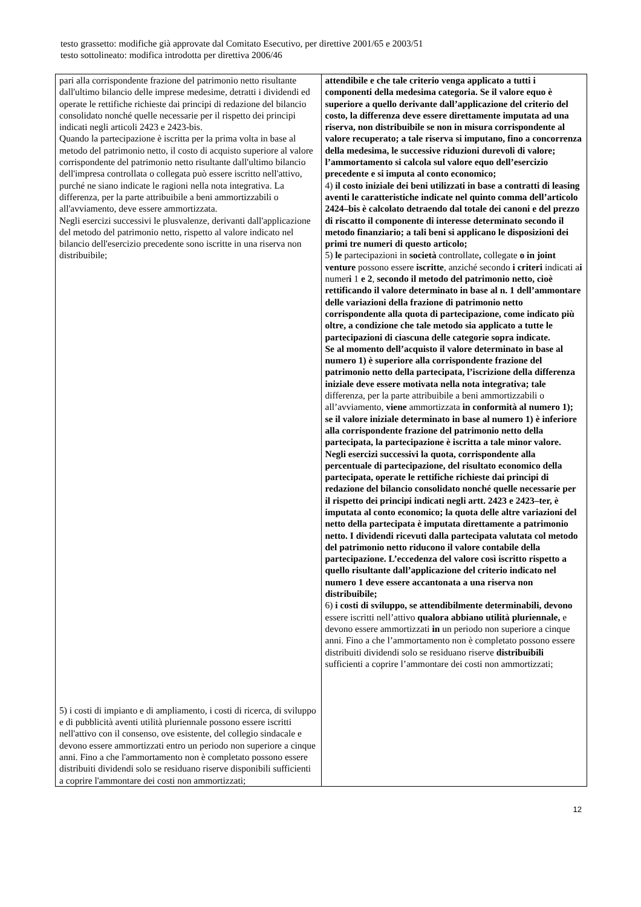testo grassetto: modifiche già approvate dal Comitato Esecutivo, per direttive 2001/65 e 2003/51
testo sottolineato: modifica introdotta per direttiva 2006/46
| pari alla corrispondente frazione del patrimonio netto risultante dall'ultimo bilancio delle imprese medesime, detratti i dividendi ed operate le rettifiche richieste dai principi di redazione del bilancio consolidato nonché quelle necessarie per il rispetto dei principi indicati negli articoli 2423 e 2423-bis. Quando la partecipazione è iscritta per la prima volta in base al metodo del patrimonio netto, il costo di acquisto superiore al valore corrispondente del patrimonio netto risultante dall'ultimo bilancio dell'impresa controllata o collegata può essere iscritto nell'attivo, purché ne siano indicate le ragioni nella nota integrativa. La differenza, per la parte attribuibile a beni ammortizzabili o all'avviamento, deve essere ammortizzata. Negli esercizi successivi le plusvalenze, derivanti dall'applicazione del metodo del patrimonio netto, rispetto al valore indicato nel bilancio dell'esercizio precedente sono iscritte in una riserva non distribuibile; 5) i costi di impianto e di ampliamento, i costi di ricerca, di sviluppo e di pubblicità aventi utilità pluriennale possono essere iscritti nell'attivo con il consenso, ove esistente, del collegio sindacale e devono essere ammortizzati entro un periodo non superiore a cinque anni. Fino a che l'ammortamento non è completato possono essere distribuiti dividendi solo se residuano riserve disponibili sufficienti a coprire l'ammontare dei costi non ammortizzati; | attendibile e che tale criterio venga applicato a tutti i componenti della medesima categoria. Se il valore equo è superiore a quello derivante dall’applicazione del criterio del costo, la differenza deve essere direttamente imputata ad una riserva, non distribuibile se non in misura corrispondente al valore recuperato; a tale riserva si imputano, fino a concorrenza della medesima, le successive riduzioni durevoli di valore; l’ammortamento si calcola sul valore equo dell’esercizio precedente e si imputa al conto economico; 4) il costo iniziale dei beni utilizzati in base a contratti di leasing aventi le caratteristiche indicate nel quinto comma dell’articolo 2424–bis è calcolato detraendo dal totale dei canoni e del prezzo di riscatto il componente di interesse determinato secondo il metodo finanziario; a tali beni si applicano le disposizioni dei primi tre numeri di questo articolo; 5) le partecipazioni in società controllate , collegate o in joint venture possono essere iscritte , anziché secondo i criteri indicati a i numer i 1 e 2 , secondo il metodo del patrimonio netto, cioè rettificando il valore determinato in base al n. 1 dell’ammontare delle variazioni della frazione di patrimonio netto corrispondente alla quota di partecipazione, come indicato più oltre, a condizione che tale metodo sia applicato a tutte le partecipazioni di ciascuna delle categorie sopra indicate. Se al momento dell’acquisto il valore determinato in base al numero 1) è superiore alla corrispondente frazione del patrimonio netto della partecipata, l’iscrizione della differenza iniziale deve essere motivata nella nota integrativa; tale differenza, per la parte attribuibile a beni ammortizzabili o all’avviamento, viene ammortizzata in conformità al numero 1); se il valore iniziale determinato in base al numero 1) è inferiore alla corrispondente frazione del patrimonio netto della partecipata, la partecipazione è iscritta a tale minor valore. Negli esercizi successivi la quota, corrispondente alla percentuale di partecipazione, del risultato economico della partecipata, operate le rettifiche richieste dai principi di redazione del bilancio consolidato nonché quelle necessarie per il rispetto dei principi indicati negli artt. 2423 e 2423–ter, è imputata al conto economico; la quota delle altre variazioni del netto della partecipata è imputata direttamente a patrimonio netto. I dividendi ricevuti dalla partecipata valutata col metodo del patrimonio netto riducono il valore contabile della partecipazione. L’eccedenza del valore così iscritto rispetto a quello risultante dall’applicazione del criterio indicato nel numero 1 deve essere accantonata a una riserva non distribuibile; 6) i costi di sviluppo, se attendibilmente determinabili, devono essere iscritti nell’attivo qualora abbiano utilità pluriennale, e devono essere ammortizzati in un periodo non superiore a cinque anni. Fino a che l’ammortamento non è completato possono essere distribuiti dividendi solo se residuano riserve distribuibili sufficienti a coprire l’ammontare dei costi non ammortizzati; |
12